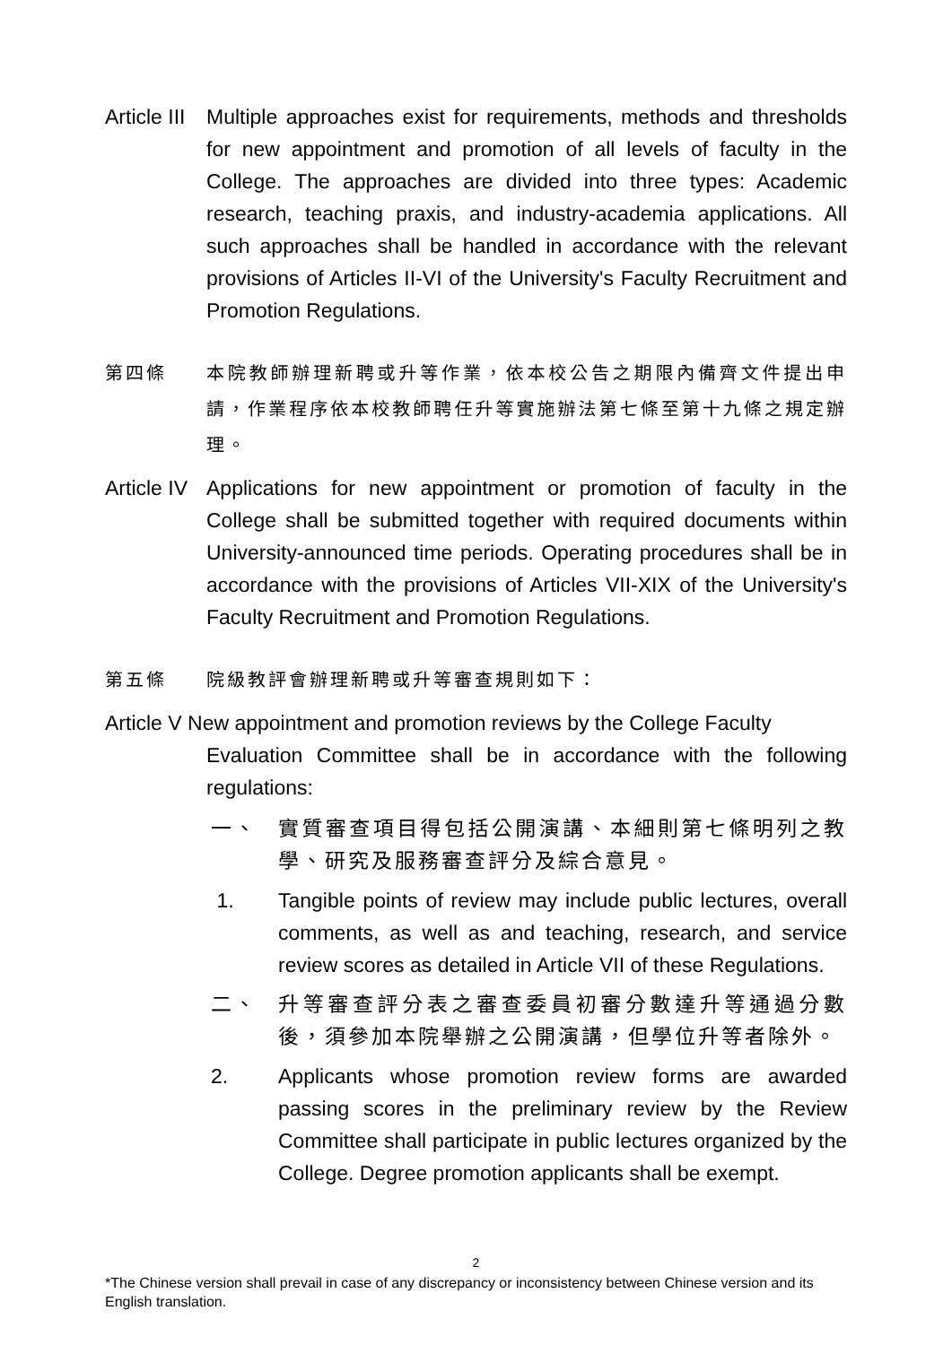Article III Multiple approaches exist for requirements, methods and thresholds for new appointment and promotion of all levels of faculty in the College. The approaches are divided into three types: Academic research, teaching praxis, and industry-academia applications. All such approaches shall be handled in accordance with the relevant provisions of Articles II-VI of the University's Faculty Recruitment and Promotion Regulations.
第四條 本院教師辦理新聘或升等作業，依本校公告之期限內備齊文件提出申請，作業程序依本校教師聘任升等實施辦法第七條至第十九條之規定辦理。
Article IV Applications for new appointment or promotion of faculty in the College shall be submitted together with required documents within University-announced time periods. Operating procedures shall be in accordance with the provisions of Articles VII-XIX of the University's Faculty Recruitment and Promotion Regulations.
第五條 院級教評會辦理新聘或升等審查規則如下：
Article V New appointment and promotion reviews by the College Faculty
Evaluation Committee shall be in accordance with the following regulations:
一、 實質審查項目得包括公開演講、本細則第七條明列之教學、研究及服務審查評分及綜合意見。
1. Tangible points of review may include public lectures, overall comments, as well as and teaching, research, and service review scores as detailed in Article VII of these Regulations.
二、 升等審查評分表之審查委員初審分數達升等通過分數後，須參加本院舉辦之公開演講，但學位升等者除外。
2. Applicants whose promotion review forms are awarded passing scores in the preliminary review by the Review Committee shall participate in public lectures organized by the College. Degree promotion applicants shall be exempt.
2
*The Chinese version shall prevail in case of any discrepancy or inconsistency between Chinese version and its English translation.